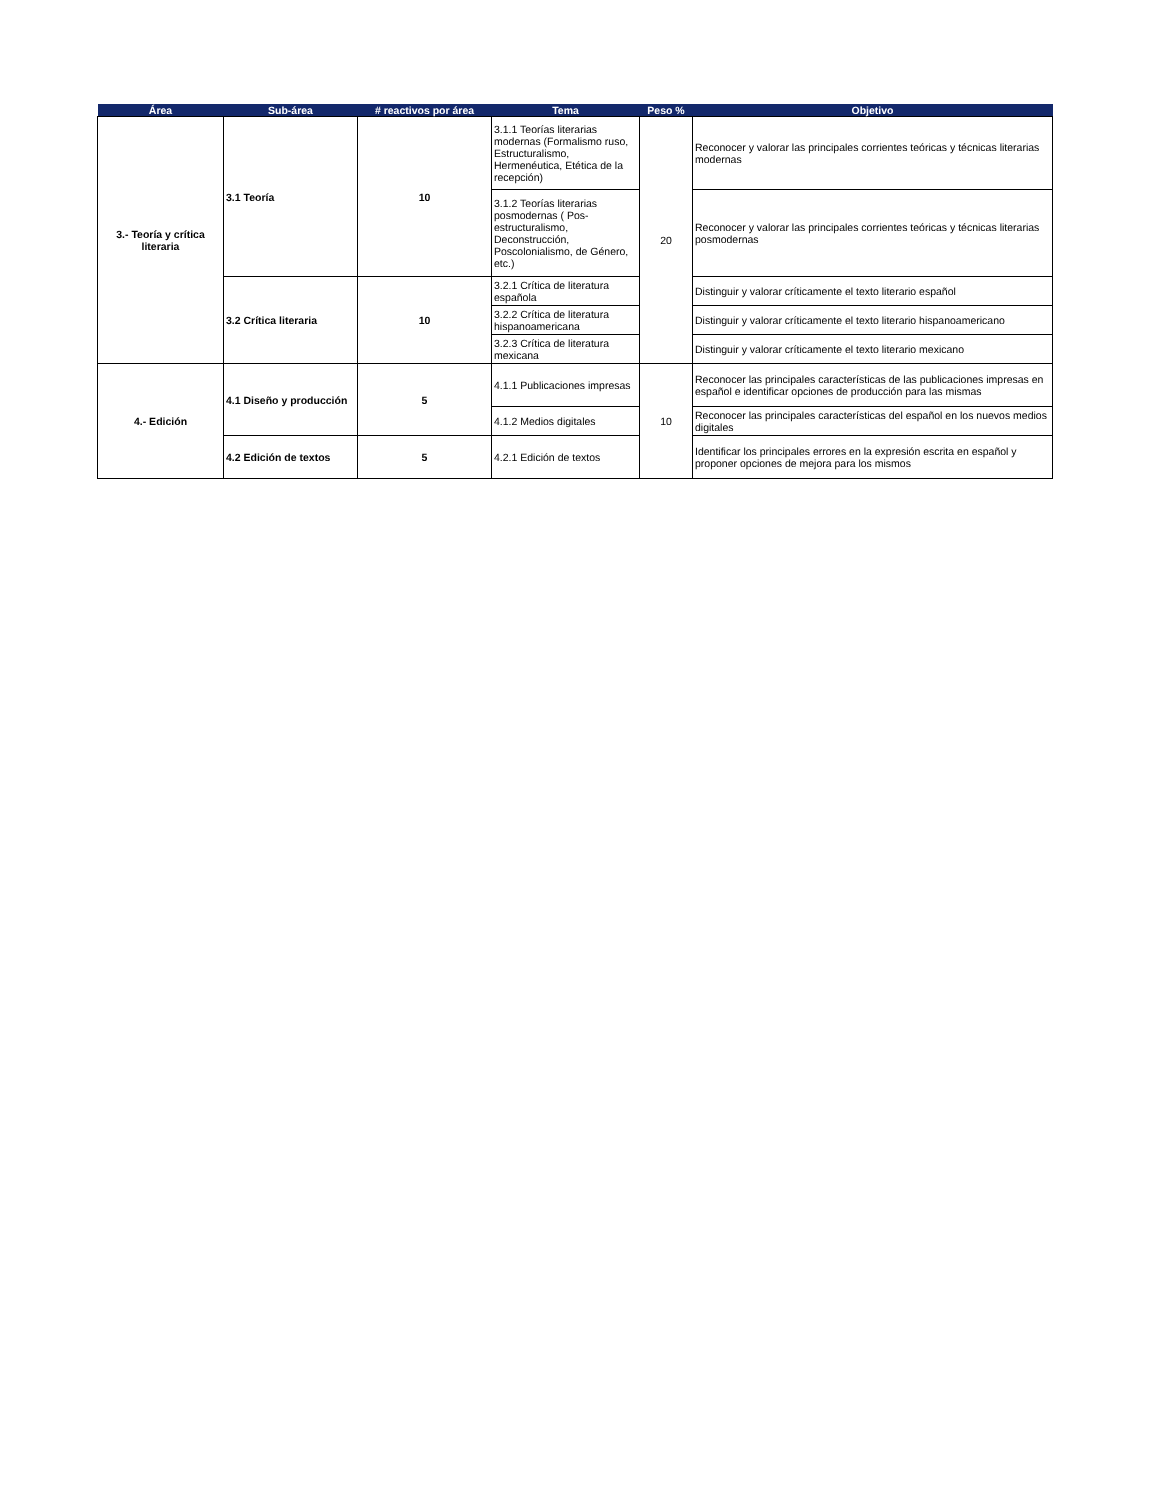| Área | Sub-área | # reactivos por área | Tema | Peso % | Objetivo |
| --- | --- | --- | --- | --- | --- |
| 3.- Teoría y crítica literaria | 3.1 Teoría | 10 | 3.1.1 Teorías literarias modernas (Formalismo ruso, Estructuralismo, Hermenéutica, Etética de la recepción) | 20 | Reconocer y valorar las principales corrientes teóricas y técnicas literarias modernas |
| | | | 3.1.2 Teorías literarias posmodernas ( Pos-estructuralismo, Deconstrucción, Poscolonialismo, de Género, etc.) | | Reconocer y valorar las principales corrientes teóricas y técnicas literarias posmodernas |
| | 3.2 Crítica literaria | 10 | 3.2.1 Crítica de literatura española | | Distinguir y valorar críticamente el texto literario español |
| | | | 3.2.2 Crítica de literatura hispanoamericana | | Distinguir y valorar críticamente el texto literario hispanoamericano |
| | | | 3.2.3 Crítica de literatura mexicana | | Distinguir y valorar críticamente el texto literario mexicano |
| 4.- Edición | 4.1 Diseño y producción | 5 | 4.1.1 Publicaciones impresas | 10 | Reconocer las principales características de las publicaciones impresas en español e identificar opciones de producción para las mismas |
| | | | 4.1.2 Medios digitales | | Reconocer las principales características del español en los nuevos medios digitales |
| | 4.2 Edición de textos | 5 | 4.2.1 Edición de textos | | Identificar los principales errores en la expresión escrita en español y proponer opciones de mejora para los mismos |